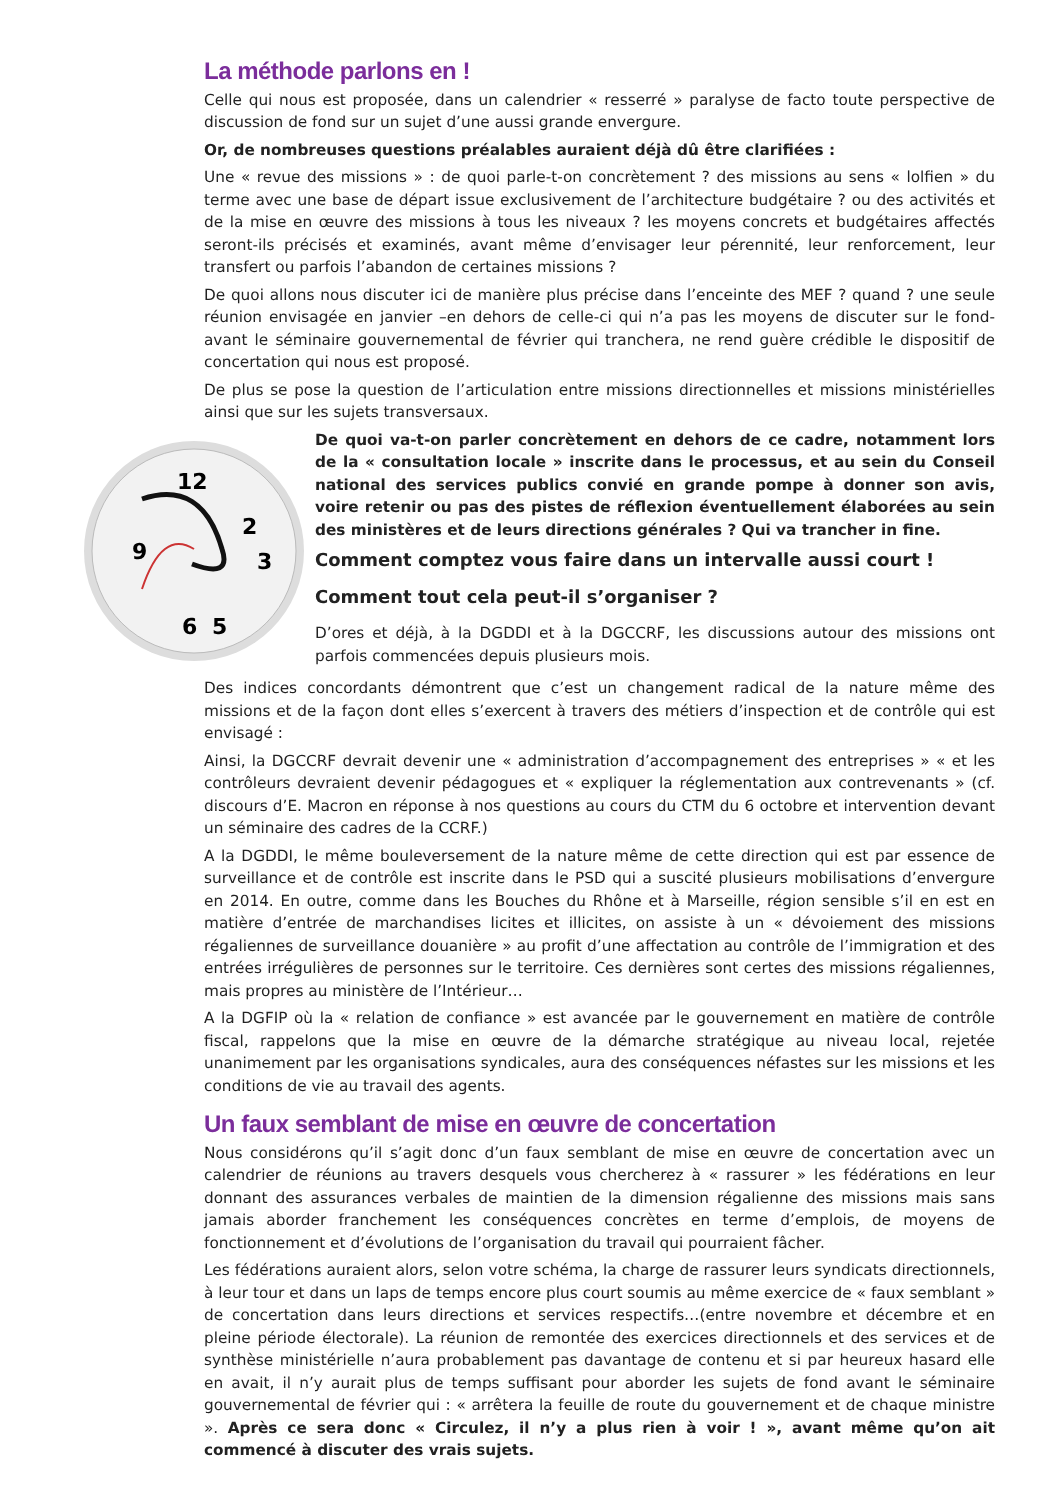La méthode parlons en !
Celle qui nous est proposée, dans un calendrier « resserré » paralyse de facto toute perspective de discussion de fond sur un sujet d’une aussi grande envergure.
Or, de nombreuses questions préalables auraient déjà dû être clarifiées :
Une « revue des missions » : de quoi parle-t-on concrètement ? des missions au sens « lolfien » du terme avec une base de départ issue exclusivement de l’architecture budgétaire ? ou des activités et de la mise en œuvre des missions à tous les niveaux ? les moyens concrets et budgétaires affectés seront-ils précisés et examinés, avant même d’envisager leur pérennité, leur renforcement, leur transfert ou parfois l’abandon de certaines missions ?
De quoi allons nous discuter ici de manière plus précise dans l’enceinte des MEF ? quand ? une seule réunion envisagée en janvier –en dehors de celle-ci qui n’a pas les moyens de discuter sur le fond- avant le séminaire gouvernemental de février qui tranchera, ne rend guère crédible le dispositif de concertation qui nous est proposé.
De plus se pose la question de l’articulation entre missions directionnelles et missions ministérielles ainsi que sur les sujets transversaux.
12
2
3
9
5
6
De quoi va-t-on parler concrètement en dehors de ce cadre, notamment lors de la « consultation locale » inscrite dans le processus, et au sein du Conseil national des services publics convié en grande pompe à donner son avis, voire retenir ou pas des pistes de réflexion éventuellement élaborées au sein des ministères et de leurs directions générales ? Qui va trancher in fine.
Comment comptez vous faire dans un intervalle aussi court !
Comment tout cela peut-il s’organiser ?
D’ores et déjà, à la DGDDI et à la DGCCRF, les discussions autour des missions ont parfois commencées depuis plusieurs mois.
Des indices concordants démontrent que c’est un changement radical de la nature même des missions et de la façon dont elles s’exercent à travers des métiers d’inspection et de contrôle qui est envisagé :
Ainsi, la DGCCRF devrait devenir une « administration d’accompagnement des entreprises » « et les contrôleurs devraient devenir pédagogues et « expliquer la réglementation aux contrevenants » (cf. discours d’E. Macron en réponse à nos questions au cours du CTM du 6 octobre et intervention devant un séminaire des cadres de la CCRF.)
A la DGDDI, le même bouleversement de la nature même de cette direction qui est par essence de surveillance et de contrôle est inscrite dans le PSD qui a suscité plusieurs mobilisations d’envergure en 2014. En outre, comme dans les Bouches du Rhône et à Marseille, région sensible s’il en est en matière d’entrée de marchandises licites et illicites, on assiste à un « dévoiement des missions régaliennes de surveillance douanière » au profit d’une affectation au contrôle de l’immigration et des entrées irrégulières de personnes sur le territoire. Ces dernières sont certes des missions régaliennes, mais propres au ministère de l’Intérieur…
A la DGFIP où la « relation de confiance » est avancée par le gouvernement en matière de contrôle fiscal, rappelons que la mise en œuvre de la démarche stratégique au niveau local, rejetée unanimement par les organisations syndicales, aura des conséquences néfastes sur les missions et les conditions de vie au travail des agents.
Un faux semblant de mise en œuvre de concertation
Nous considérons qu’il s’agit donc d’un faux semblant de mise en œuvre de concertation avec un calendrier de réunions au travers desquels vous chercherez à « rassurer » les fédérations en leur donnant des assurances verbales de maintien de la dimension régalienne des missions mais sans jamais aborder franchement les conséquences concrètes en terme d’emplois, de moyens de fonctionnement et d’évolutions de l’organisation du travail qui pourraient fâcher.
Les fédérations auraient alors, selon votre schéma, la charge de rassurer leurs syndicats directionnels, à leur tour et dans un laps de temps encore plus court soumis au même exercice de « faux semblant » de concertation dans leurs directions et services respectifs…(entre novembre et décembre et en pleine période électorale). La réunion de remontée des exercices directionnels et des services et de synthèse ministérielle n’aura probablement pas davantage de contenu et si par heureux hasard elle en avait, il n’y aurait plus de temps suffisant pour aborder les sujets de fond avant le séminaire gouvernemental de février qui : « arrêtera la feuille de route du gouvernement et de chaque ministre ». Après ce sera donc « Circulez, il n’y a plus rien à voir ! », avant même qu’on ait commencé à discuter des vrais sujets.